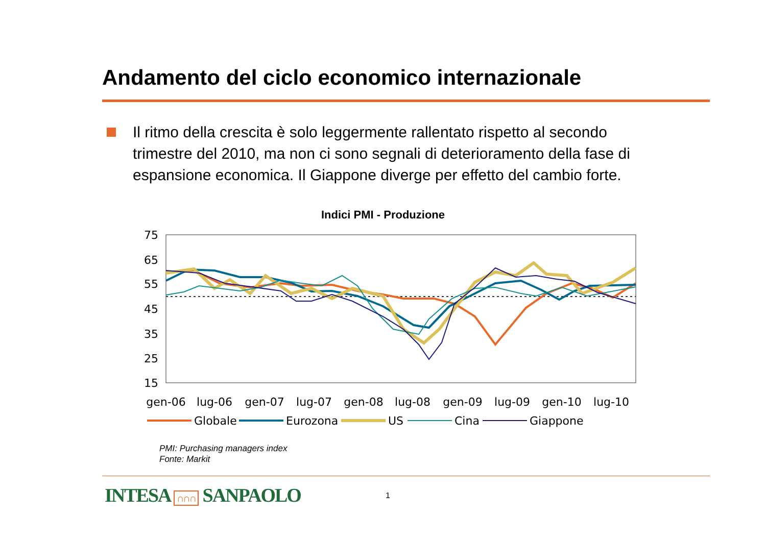Andamento del ciclo economico internazionale
Il ritmo della crescita è solo leggermente rallentato rispetto al secondo trimestre del 2010, ma non ci sono segnali di deterioramento della fase di espansione economica. Il Giappone diverge per effetto del cambio forte.
Indici PMI - Produzione
75
65
55
45
35
25
15
gen-06
lug-06
gen-07
lug-07
gen-08
lug-08
gen-09
lug-09
gen-10
lug-10
Globale
Eurozona
US
Cina
Giappone
PMI: Purchasing managers index
Fonte: Markit
INTESA ∩∩∩ SANPAOLO 1